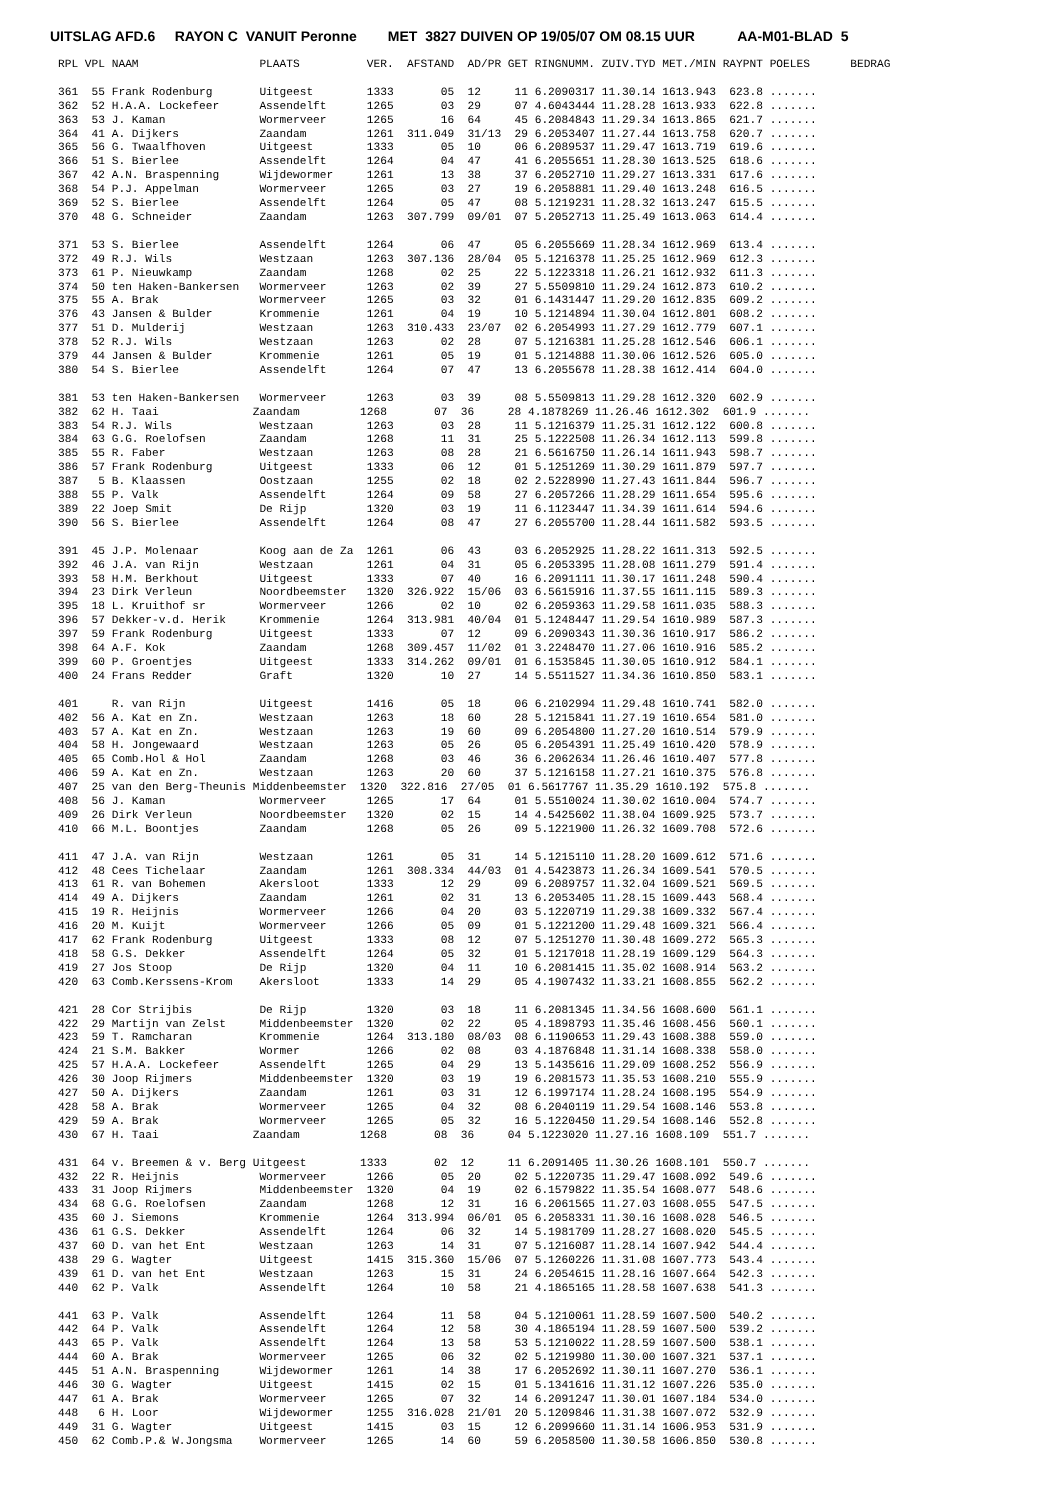UITSLAG AFD.6 RAYON C VANUIT Peronne MET 3827 DUIVEN OP 19/05/07 OM 08.15 UUR AA-M01-BLAD 5
RPL VPL NAAM                  PLAATS          VER.  AFSTAND  AD/PR GET RINGNUMM. ZUIV.TYD MET./MIN RAYPNT POELES      BEDRAG

361  55 Frank Rodenburg       Uitgeest        1333       05  12     11 6.2090317 11.30.14 1613.943  623.8 .......
362  52 H.A.A. Lockefeer      Assendelft      1265       03  29     07 4.6043444 11.28.28 1613.933  622.8 .......
363  53 J. Kaman              Wormerveer      1265       16  64     45 6.2084843 11.29.34 1613.865  621.7 .......
364  41 A. Dijkers            Zaandam         1261  311.049  31/13  29 6.2053407 11.27.44 1613.758  620.7 .......
365  56 G. Twaalfhoven        Uitgeest        1333       05  10     06 6.2089537 11.29.47 1613.719  619.6 .......
366  51 S. Bierlee            Assendelft      1264       04  47     41 6.2055651 11.28.30 1613.525  618.6 .......
367  42 A.N. Braspenning      Wijdewormer     1261       13  38     37 6.2052710 11.29.27 1613.331  617.6 .......
368  54 P.J. Appelman         Wormerveer      1265       03  27     19 6.2058881 11.29.40 1613.248  616.5 .......
369  52 S. Bierlee            Assendelft      1264       05  47     08 5.1219231 11.28.32 1613.247  615.5 .......
370  48 G. Schneider          Zaandam         1263  307.799  09/01  07 5.2052713 11.25.49 1613.063  614.4 .......

371  53 S. Bierlee            Assendelft      1264       06  47     05 6.2055669 11.28.34 1612.969  613.4 .......
372  49 R.J. Wils             Westzaan        1263  307.136  28/04  05 5.1216378 11.25.25 1612.969  612.3 .......
373  61 P. Nieuwkamp          Zaandam         1268       02  25     22 5.1223318 11.26.21 1612.932  611.3 .......
374  50 ten Haken-Bankersen   Wormerveer      1263       02  39     27 5.5509810 11.29.24 1612.873  610.2 .......
375  55 A. Brak               Wormerveer      1265       03  32     01 6.1431447 11.29.20 1612.835  609.2 .......
376  43 Jansen & Bulder       Krommenie       1261       04  19     10 5.1214894 11.30.04 1612.801  608.2 .......
377  51 D. Mulderij           Westzaan        1263  310.433  23/07  02 6.2054993 11.27.29 1612.779  607.1 .......
378  52 R.J. Wils             Westzaan        1263       02  28     07 5.1216381 11.25.28 1612.546  606.1 .......
379  44 Jansen & Bulder       Krommenie       1261       05  19     01 5.1214888 11.30.06 1612.526  605.0 .......
380  54 S. Bierlee            Assendelft      1264       07  47     13 6.2055678 11.28.38 1612.414  604.0 .......

381  53 ten Haken-Bankersen   Wormerveer      1263       03  39     08 5.5509813 11.29.28 1612.320  602.9 .......
382  62 H. Taai              Zaandam         1268       07  36     28 4.1878269 11.26.46 1612.302  601.9 .......
383  54 R.J. Wils             Westzaan        1263       03  28     11 5.1216379 11.25.31 1612.122  600.8 .......
384  63 G.G. Roelofsen        Zaandam         1268       11  31     25 5.1222508 11.26.34 1612.113  599.8 .......
385  55 R. Faber              Westzaan        1263       08  28     21 6.5616750 11.26.14 1611.943  598.7 .......
386  57 Frank Rodenburg       Uitgeest        1333       06  12     01 5.1251269 11.30.29 1611.879  597.7 .......
387   5 B. Klaassen           Oostzaan        1255       02  18     02 2.5228990 11.27.43 1611.844  596.7 .......
388  55 P. Valk               Assendelft      1264       09  58     27 6.2057266 11.28.29 1611.654  595.6 .......
389  22 Joep Smit             De Rijp         1320       03  19     11 6.1123447 11.34.39 1611.614  594.6 .......
390  56 S. Bierlee            Assendelft      1264       08  47     27 6.2055700 11.28.44 1611.582  593.5 .......

391  45 J.P. Molenaar         Koog aan de Za  1261       06  43     03 6.2052925 11.28.22 1611.313  592.5 .......
392  46 J.A. van Rijn         Westzaan        1261       04  31     05 6.2053395 11.28.08 1611.279  591.4 .......
393  58 H.M. Berkhout         Uitgeest        1333       07  40     16 6.2091111 11.30.17 1611.248  590.4 .......
394  23 Dirk Verleun          Noordbeemster   1320  326.922  15/06  03 6.5615916 11.37.55 1611.115  589.3 .......
395  18 L. Kruithof sr        Wormerveer      1266       02  10     02 6.2059363 11.29.58 1611.035  588.3 .......
396  57 Dekker-v.d. Herik     Krommenie       1264  313.981  40/04  01 5.1248447 11.29.54 1610.989  587.3 .......
397  59 Frank Rodenburg       Uitgeest        1333       07  12     09 6.2090343 11.30.36 1610.917  586.2 .......
398  64 A.F. Kok              Zaandam         1268  309.457  11/02  01 3.2248470 11.27.06 1610.916  585.2 .......
399  60 P. Groentjes          Uitgeest        1333  314.262  09/01  01 6.1535845 11.30.05 1610.912  584.1 .......
400  24 Frans Redder          Graft           1320       10  27     14 5.5511527 11.34.36 1610.850  583.1 .......

401     R. van Rijn           Uitgeest        1416       05  18     06 6.2102994 11.29.48 1610.741  582.0 .......
402  56 A. Kat en Zn.         Westzaan        1263       18  60     28 5.1215841 11.27.19 1610.654  581.0 .......
403  57 A. Kat en Zn.         Westzaan        1263       19  60     09 6.2054800 11.27.20 1610.514  579.9 .......
404  58 H. Jongewaard         Westzaan        1263       05  26     05 6.2054391 11.25.49 1610.420  578.9 .......
405  65 Comb.Hol & Hol        Zaandam         1268       03  46     36 6.2062634 11.26.46 1610.407  577.8 .......
406  59 A. Kat en Zn.         Westzaan        1263       20  60     37 5.1216158 11.27.21 1610.375  576.8 .......
407  25 van den Berg-Theunis Middenbeemster  1320  322.816  27/05  01 6.5617767 11.35.29 1610.192  575.8 .......
408  56 J. Kaman              Wormerveer      1265       17  64     01 5.5510024 11.30.02 1610.004  574.7 .......
409  26 Dirk Verleun          Noordbeemster   1320       02  15     14 4.5425602 11.38.04 1609.925  573.7 .......
410  66 M.L. Boontjes         Zaandam         1268       05  26     09 5.1221900 11.26.32 1609.708  572.6 .......

411  47 J.A. van Rijn         Westzaan        1261       05  31     14 5.1215110 11.28.20 1609.612  571.6 .......
412  48 Cees Tichelaar        Zaandam         1261  308.334  44/03  01 4.5423873 11.26.34 1609.541  570.5 .......
413  61 R. van Bohemen        Akersloot       1333       12  29     09 6.2089757 11.32.04 1609.521  569.5 .......
414  49 A. Dijkers            Zaandam         1261       02  31     13 6.2053405 11.28.15 1609.443  568.4 .......
415  19 R. Heijnis            Wormerveer      1266       04  20     03 5.1220719 11.29.38 1609.332  567.4 .......
416  20 M. Kuijt              Wormerveer      1266       05  09     01 5.1221200 11.29.48 1609.321  566.4 .......
417  62 Frank Rodenburg       Uitgeest        1333       08  12     07 5.1251270 11.30.48 1609.272  565.3 .......
418  58 G.S. Dekker           Assendelft      1264       05  32     01 5.1217018 11.28.19 1609.129  564.3 .......
419  27 Jos Stoop             De Rijp         1320       04  11     10 6.2081415 11.35.02 1608.914  563.2 .......
420  63 Comb.Kerssens-Krom    Akersloot       1333       14  29     05 4.1907432 11.33.21 1608.855  562.2 .......

421  28 Cor Strijbis          De Rijp         1320       03  18     11 6.2081345 11.34.56 1608.600  561.1 .......
422  29 Martijn van Zelst     Middenbeemster  1320       02  22     05 4.1898793 11.35.46 1608.456  560.1 .......
423  59 T. Ramcharan          Krommenie       1264  313.180  08/03  08 6.1190653 11.29.43 1608.388  559.0 .......
424  21 S.M. Bakker           Wormer          1266       02  08     03 4.1876848 11.31.14 1608.338  558.0 .......
425  57 H.A.A. Lockefeer      Assendelft      1265       04  29     13 5.1435616 11.29.09 1608.252  556.9 .......
426  30 Joop Rijmers          Middenbeemster  1320       03  19     19 6.2081573 11.35.53 1608.210  555.9 .......
427  50 A. Dijkers            Zaandam         1261       03  31     12 6.1997174 11.28.24 1608.195  554.9 .......
428  58 A. Brak               Wormerveer      1265       04  32     08 6.2040119 11.29.54 1608.146  553.8 .......
429  59 A. Brak               Wormerveer      1265       05  32     16 5.1220450 11.29.54 1608.146  552.8 .......
430  67 H. Taai              Zaandam         1268       08  36     04 5.1223020 11.27.16 1608.109  551.7 .......

431  64 v. Breemen & v. Berg Uitgeest        1333       02  12     11 6.2091405 11.30.26 1608.101  550.7 .......
432  22 R. Heijnis            Wormerveer      1266       05  20     02 5.1220735 11.29.47 1608.092  549.6 .......
433  31 Joop Rijmers          Middenbeemster  1320       04  19     02 6.1579822 11.35.54 1608.077  548.6 .......
434  68 G.G. Roelofsen        Zaandam         1268       12  31     16 6.2061565 11.27.03 1608.055  547.5 .......
435  60 J. Siemons            Krommenie       1264  313.994  06/01  05 6.2058331 11.30.16 1608.028  546.5 .......
436  61 G.S. Dekker           Assendelft      1264       06  32     14 5.1981709 11.28.27 1608.020  545.5 .......
437  60 D. van het Ent        Westzaan        1263       14  31     07 5.1216087 11.28.14 1607.942  544.4 .......
438  29 G. Wagter             Uitgeest        1415  315.360  15/06  07 5.1260226 11.31.08 1607.773  543.4 .......
439  61 D. van het Ent        Westzaan        1263       15  31     24 6.2054615 11.28.16 1607.664  542.3 .......
440  62 P. Valk               Assendelft      1264       10  58     21 4.1865165 11.28.58 1607.638  541.3 .......

441  63 P. Valk               Assendelft      1264       11  58     04 5.1210061 11.28.59 1607.500  540.2 .......
442  64 P. Valk               Assendelft      1264       12  58     30 4.1865194 11.28.59 1607.500  539.2 .......
443  65 P. Valk               Assendelft      1264       13  58     53 5.1210022 11.28.59 1607.500  538.1 .......
444  60 A. Brak               Wormerveer      1265       06  32     02 5.1219980 11.30.00 1607.321  537.1 .......
445  51 A.N. Braspenning      Wijdewormer     1261       14  38     17 6.2052692 11.30.11 1607.270  536.1 .......
446  30 G. Wagter             Uitgeest        1415       02  15     01 5.1341616 11.31.12 1607.226  535.0 .......
447  61 A. Brak               Wormerveer      1265       07  32     14 6.2091247 11.30.01 1607.184  534.0 .......
448   6 H. Loor               Wijdewormer     1255  316.028  21/01  20 5.1209846 11.31.38 1607.072  532.9 .......
449  31 G. Wagter             Uitgeest        1415       03  15     12 6.2099660 11.31.14 1606.953  531.9 .......
450  62 Comb.P.& W.Jongsma    Wormerveer      1265       14  60     59 6.2058500 11.30.58 1606.850  530.8 .......